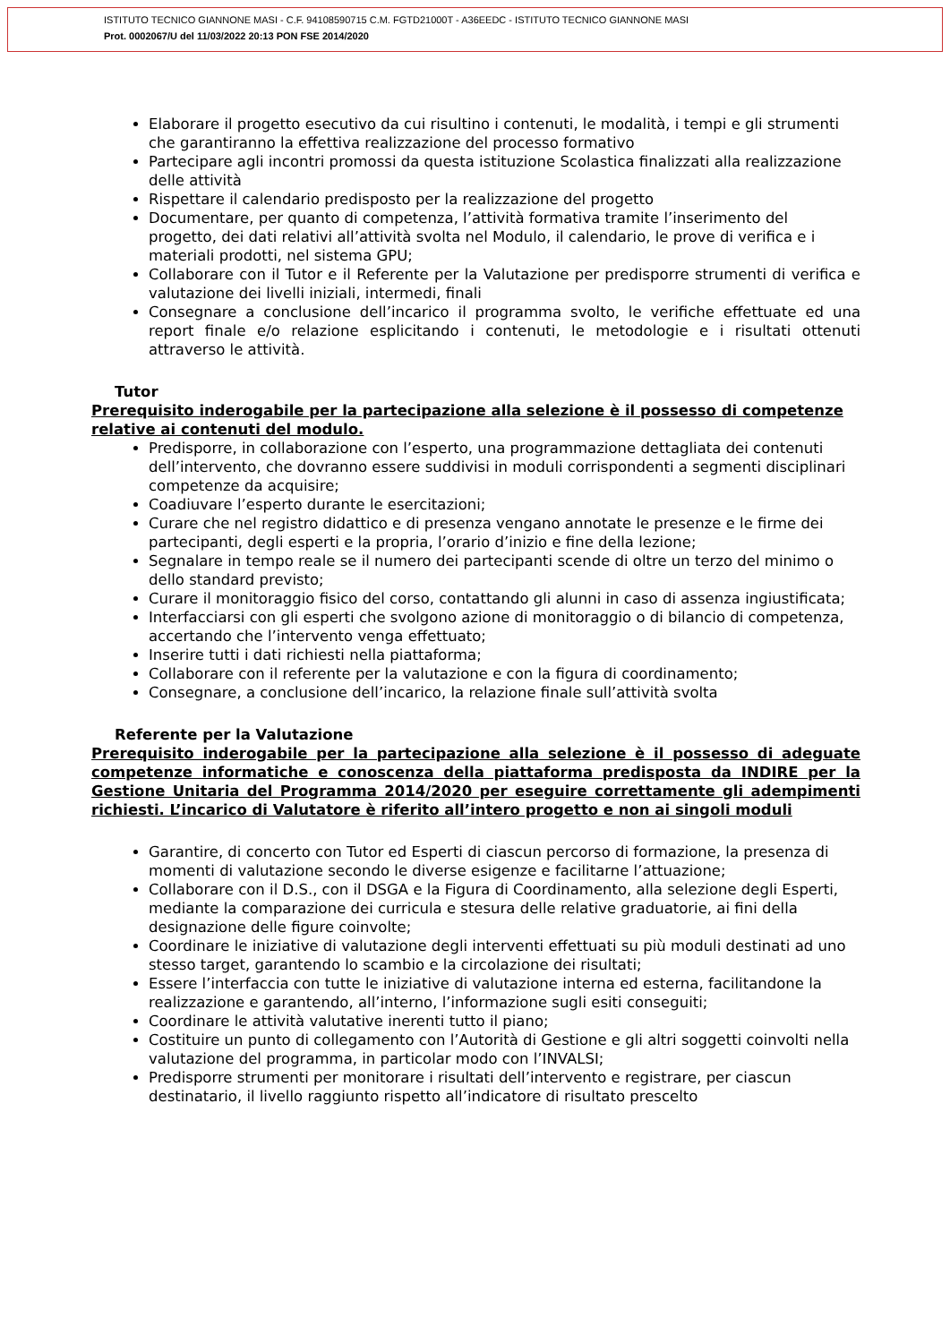ISTITUTO TECNICO GIANNONE MASI - C.F. 94108590715 C.M. FGTD21000T - A36EEDC - ISTITUTO TECNICO GIANNONE MASI
Prot. 0002067/U del 11/03/2022 20:13 PON FSE 2014/2020
Elaborare il progetto esecutivo da cui risultino i contenuti, le modalità, i tempi e gli strumenti che garantiranno la effettiva realizzazione del processo formativo
Partecipare agli incontri promossi da questa istituzione Scolastica finalizzati alla realizzazione delle attività
Rispettare il calendario predisposto per la realizzazione del progetto
Documentare, per quanto di competenza, l’attività formativa tramite l’inserimento del progetto, dei dati relativi all’attività svolta nel Modulo, il calendario, le prove di verifica e i materiali prodotti, nel sistema GPU;
Collaborare con il Tutor e il Referente per la Valutazione per predisporre strumenti di verifica e valutazione dei livelli iniziali, intermedi, finali
Consegnare a conclusione dell’incarico il programma svolto, le verifiche effettuate ed una report finale e/o relazione esplicitando i contenuti, le metodologie e i risultati ottenuti attraverso le attività.
Tutor
Prerequisito inderogabile per la partecipazione alla selezione è il possesso di competenze relative ai contenuti del modulo.
Predisporre, in collaborazione con l’esperto, una programmazione dettagliata dei contenuti dell’intervento, che dovranno essere suddivisi in moduli corrispondenti a segmenti disciplinari competenze da acquisire;
Coadiuvare l’esperto durante le esercitazioni;
Curare che nel registro didattico e di presenza vengano annotate le presenze e le firme dei partecipanti, degli esperti e la propria, l’orario d’inizio e fine della lezione;
Segnalare in tempo reale se il numero dei partecipanti scende di oltre un terzo del minimo o dello standard previsto;
Curare il monitoraggio fisico del corso, contattando gli alunni in caso di assenza ingiustificata;
Interfacciarsi con gli esperti che svolgono azione di monitoraggio o di bilancio di competenza, accertando che l’intervento venga effettuato;
Inserire tutti i dati richiesti nella piattaforma;
Collaborare con il referente per la valutazione e con la figura di coordinamento;
Consegnare, a conclusione dell’incarico, la relazione finale sull’attività svolta
Referente per la Valutazione
Prerequisito inderogabile per la partecipazione alla selezione è il possesso di adeguate competenze informatiche e conoscenza della piattaforma predisposta da INDIRE per la Gestione Unitaria del Programma 2014/2020 per eseguire correttamente gli adempimenti richiesti. L’incarico di Valutatore è riferito all’intero progetto e non ai singoli moduli
Garantire, di concerto con Tutor ed Esperti di ciascun percorso di formazione, la presenza di momenti di valutazione secondo le diverse esigenze e facilitarne l’attuazione;
Collaborare con il D.S., con il DSGA e la Figura di Coordinamento, alla selezione degli Esperti, mediante la comparazione dei curricula e stesura delle relative graduatorie, ai fini della designazione delle figure coinvolte;
Coordinare le iniziative di valutazione degli interventi effettuati su più moduli destinati ad uno stesso target, garantendo lo scambio e la circolazione dei risultati;
Essere l’interfaccia con tutte le iniziative di valutazione interna ed esterna, facilitandone la realizzazione e garantendo, all’interno, l’informazione sugli esiti conseguiti;
Coordinare le attività valutative inerenti tutto il piano;
Costituire un punto di collegamento con l’Autorità di Gestione e gli altri soggetti coinvolti nella valutazione del programma, in particolar modo con l’INVALSI;
Predisporre strumenti per monitorare i risultati dell’intervento e registrare, per ciascun destinatario, il livello raggiunto rispetto all’indicatore di risultato prescelto